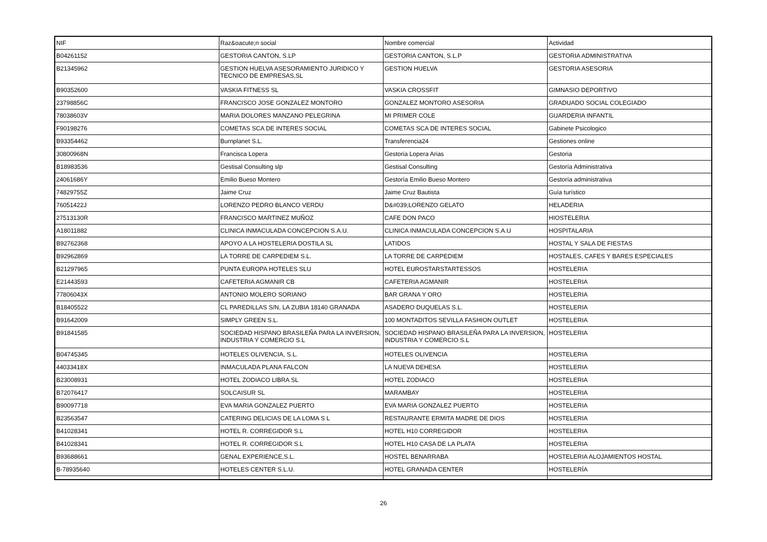| NIF | Raz&oacute;n social | Nombre comercial | Actividad |
| --- | --- | --- | --- |
| B04261152 | GESTORIA CANTON, S.LP | GESTORIA CANTON, S.L.P | GESTORIA ADMINISTRATIVA |
| B21345962 | GESTION HUELVA ASESORAMIENTO JURIDICO Y TECNICO DE EMPRESAS,SL | GESTION HUELVA | GESTORIA ASESORIA |
| B90352600 | VASKIA FITNESS SL | VASKIA CROSSFIT | GIMNASIO DEPORTIVO |
| 23798856C | FRANCISCO JOSE GONZALEZ MONTORO | GONZALEZ MONTORO ASESORIA | GRADUADO SOCIAL COLEGIADO |
| 78038603V | MARIA DOLORES MANZANO PELEGRINA | MI PRIMER COLE | GUARDERIA INFANTIL |
| F90198276 | COMETAS SCA DE INTERES SOCIAL | COMETAS SCA DE INTERES SOCIAL | Gabinete Psicologico |
| B93354462 | Burnplanet S.L. | Transferencia24 | Gestiones online |
| 30800968N | Francisca Lopera | Gestoria Lopera Arias | Gestoria |
| B18983536 | Gestisal Consulting slp | Gestisal Consulting | Gestoría Administrativa |
| 24061686Y | Emilio Bueso Montero | Gestoría Emilio Bueso Montero | Gestoría administrativa |
| 74829755Z | Jaime Cruz | Jaime Cruz Bautista | Guía turístico |
| 76051422J | LORENZO PEDRO BLANCO VERDU | D&#039;LORENZO GELATO | HELADERIA |
| 27513130R | FRANCISCO MARTINEZ MUÑOZ | CAFE DON PACO | HIOSTELERIA |
| A18011882 | CLINICA INMACULADA CONCEPCION S.A.U. | CLINICA INMACULADA CONCEPCION S.A.U | HOSPITALARIA |
| B92762368 | APOYO A LA HOSTELERIA DOSTILA SL | LATIDOS | HOSTAL Y SALA DE FIESTAS |
| B92962869 | LA TORRE DE CARPEDIEM S.L. | LA TORRE DE CARPEDIEM | HOSTALES, CAFES Y BARES ESPECIALES |
| B21297965 | PUNTA EUROPA HOTELES SLU | HOTEL EUROSTARSTARTESSOS | HOSTELERIA |
| E21443593 | CAFETERIA AGMANIR CB | CAFETERIA AGMANIR | HOSTELERIA |
| 77806043X | ANTONIO MOLERO SORIANO | BAR GRANA Y ORO | HOSTELERIA |
| B18405522 | CL PAREDILLAS S/N, LA ZUBIA 18140 GRANADA | ASADERO DUQUELAS S.L. | HOSTELERIA |
| B91642009 | SIMPLY GREEN S.L. | 100 MONTADITOS SEVILLA FASHION OUTLET | HOSTELERIA |
| B91841585 | SOCIEDAD HISPANO BRASILEÑA PARA LA INVERSION, INDUSTRIA Y COMERCIO S.L | SOCIEDAD HISPANO BRASILEÑA PARA LA INVERSION, INDUSTRIA Y COMERCIO S.L | HOSTELERIA |
| B04745345 | HOTELES OLIVENCIA, S.L. | HOTELES OLIVENCIA | HOSTELERIA |
| 44033418X | INMACULADA PLANA FALCON | LA NUEVA DEHESA | HOSTELERIA |
| B23008931 | HOTEL ZODIACO LIBRA SL | HOTEL ZODIACO | HOSTELERIA |
| B72076417 | SOLCAISUR SL | MARAMBAY | HOSTELERIA |
| B90097718 | EVA MARIA GONZALEZ PUERTO | EVA MARIA GONZALEZ PUERTO | HOSTELERIA |
| B23563547 | CATERING DELICIAS DE LA LOMA S L | RESTAURANTE ERMITA MADRE DE DIOS | HOSTELERIA |
| B41028341 | HOTEL R. CORREGIDOR S.L | HOTEL H10 CORREGIDOR | HOSTELERIA |
| B41028341 | HOTEL R. CORREGIDOR S.L | HOTEL H10 CASA DE LA PLATA | HOSTELERIA |
| B93688661 | GENAL EXPERIENCE,S.L. | HOSTEL BENARRABA | HOSTELERIA ALOJAMIENTOS HOSTAL |
| B-78935640 | HOTELES CENTER S.L.U. | HOTEL GRANADA CENTER | HOSTELERÍA |
26